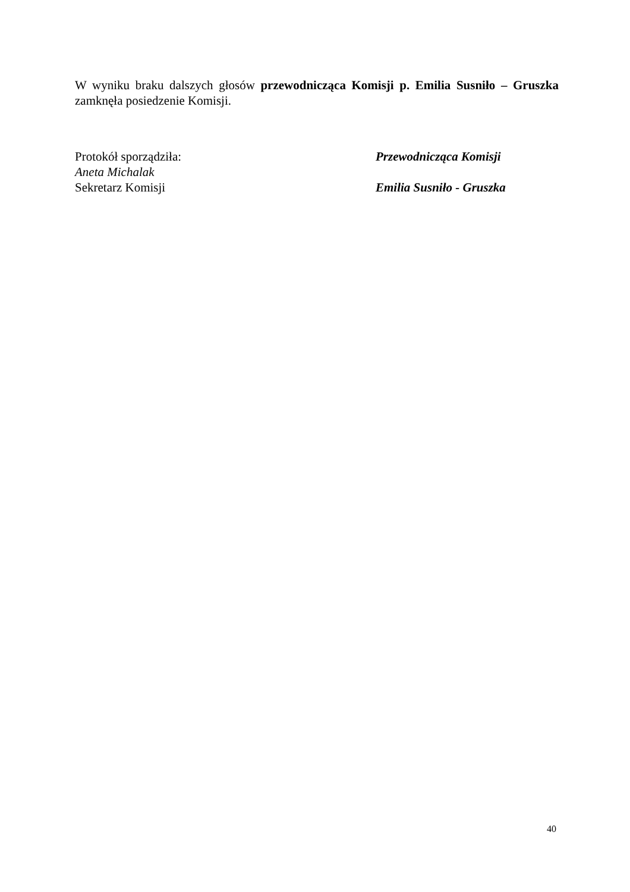W wyniku braku dalszych głosów przewodnicząca Komisji p. Emilia Susniło – Gruszka zamknęła posiedzenie Komisji.
Protokół sporządziła:
Aneta Michalak
Sekretarz Komisji
Przewodnicząca Komisji
Emilia Susniło - Gruszka
40